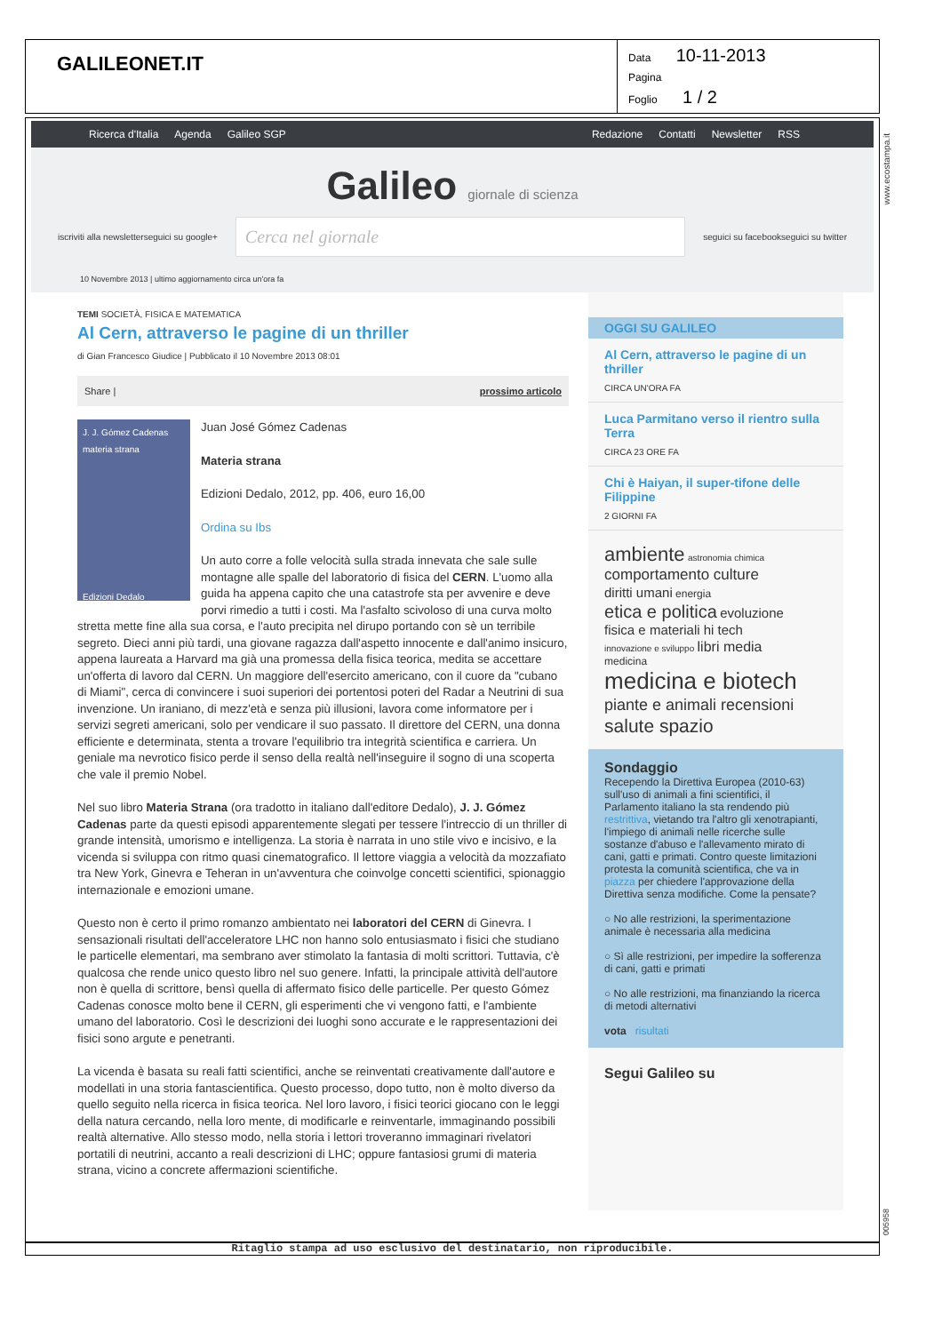GALILEONET.IT
Data 10-11-2013
Pagina
Foglio 1 / 2
Ricerca d'Italia Agenda Galileo SGP
Redazione Contatti Newsletter RSS
Galileo giornale di scienza
iscriviti alla newsletter seguici su google+
Cerca nel giornale
seguici su facebook seguici su twitter
10 Novembre 2013 | ultimo aggiornamento circa un'ora fa
TEMI SOCIETÀ, FISICA E MATEMATICA
Al Cern, attraverso le pagine di un thriller
di Gian Francesco Giudice | Pubblicato il 10 Novembre 2013 08:01
Share | prossimo articolo
J. J. Gómez Cadenas
materia strana
Edizioni Dedalo
Juan José Gómez Cadenas
Materia strana
Edizioni Dedalo, 2012, pp. 406, euro 16,00
Ordina su Ibs
Un auto corre a folle velocità sulla strada innevata che sale sulle montagne alle spalle del laboratorio di fisica del CERN. L'uomo alla guida ha appena capito che una catastrofe sta per avvenire e deve porvi rimedio a tutti i costi. Ma l'asfalto scivoloso di una curva molto stretta mette fine alla sua corsa, e l'auto precipita nel dirupo portando con sè un terribile segreto. Dieci anni più tardi, una giovane ragazza dall'aspetto innocente e dall'animo insicuro, appena laureata a Harvard ma già una promessa della fisica teorica, medita se accettare un'offerta di lavoro dal CERN. Un maggiore dell'esercito americano, con il cuore da "cubano di Miami", cerca di convincere i suoi superiori dei portentosi poteri del Radar a Neutrini di sua invenzione. Un iraniano, di mezz'età e senza più illusioni, lavora come informatore per i servizi segreti americani, solo per vendicare il suo passato. Il direttore del CERN, una donna efficiente e determinata, stenta a trovare l'equilibrio tra integrità scientifica e carriera. Un geniale ma nevrotico fisico perde il senso della realtà nell'inseguire il sogno di una scoperta che vale il premio Nobel.
Nel suo libro Materia Strana (ora tradotto in italiano dall'editore Dedalo), J. J. Gómez Cadenas parte da questi episodi apparentemente slegati per tessere l'intreccio di un thriller di grande intensità, umorismo e intelligenza. La storia è narrata in uno stile vivo e incisivo, e la vicenda si sviluppa con ritmo quasi cinematografico. Il lettore viaggia a velocità da mozzafiato tra New York, Ginevra e Teheran in un'avventura che coinvolge concetti scientifici, spionaggio internazionale e emozioni umane.
Questo non è certo il primo romanzo ambientato nei laboratori del CERN di Ginevra. I sensazionali risultati dell'acceleratore LHC non hanno solo entusiasmato i fisici che studiano le particelle elementari, ma sembrano aver stimolato la fantasia di molti scrittori. Tuttavia, c'è qualcosa che rende unico questo libro nel suo genere. Infatti, la principale attività dell'autore non è quella di scrittore, bensì quella di affermato fisico delle particelle. Per questo Gómez Cadenas conosce molto bene il CERN, gli esperimenti che vi vengono fatti, e l'ambiente umano del laboratorio. Così le descrizioni dei luoghi sono accurate e le rappresentazioni dei fisici sono argute e penetranti.
La vicenda è basata su reali fatti scientifici, anche se reinventati creativamente dall'autore e modellati in una storia fantascientifica. Questo processo, dopo tutto, non è molto diverso da quello seguito nella ricerca in fisica teorica. Nel loro lavoro, i fisici teorici giocano con le leggi della natura cercando, nella loro mente, di modificarle e reinventarle, immaginando possibili realtà alternative. Allo stesso modo, nella storia i lettori troveranno immaginari rivelatori portatili di neutrini, accanto a reali descrizioni di LHC; oppure fantasiosi grumi di materia strana, vicino a concrete affermazioni scientifiche.
OGGI SU GALILEO
Al Cern, attraverso le pagine di un thriller
CIRCA UN'ORA FA
Luca Parmitano verso il rientro sulla Terra
CIRCA 23 ORE FA
Chi è Haiyan, il super-tifone delle Filippine
2 GIORNI FA
ambiente astronomia chimica
comportamento culture
diritti umani energia
etica e politica evoluzione
fisica e materiali hi tech
innovazione e sviluppo libri media
medicina
medicina e biotech
piante e animali recensioni
salute spazio
Sondaggio
Recependo la Direttiva Europea (2010-63) sull'uso di animali a fini scientifici, il Parlamento italiano la sta rendendo più restrittiva, vietando tra l'altro gli xenotrapianti, l'impiego di animali nelle ricerche sulle sostanze d'abuso e l'allevamento mirato di cani, gatti e primati. Contro queste limitazioni protesta la comunità scientifica, che va in piazza per chiedere l'approvazione della Direttiva senza modifiche. Come la pensate?
○ No alle restrizioni, la sperimentazione animale è necessaria alla medicina
○ Sì alle restrizioni, per impedire la sofferenza di cani, gatti e primati
○ No alle restrizioni, ma finanziando la ricerca di metodi alternativi
vota risultati
Segui Galileo su
Ritaglio stampa ad uso esclusivo del destinatario, non riproducibile.
www.ecostampa.it
005958